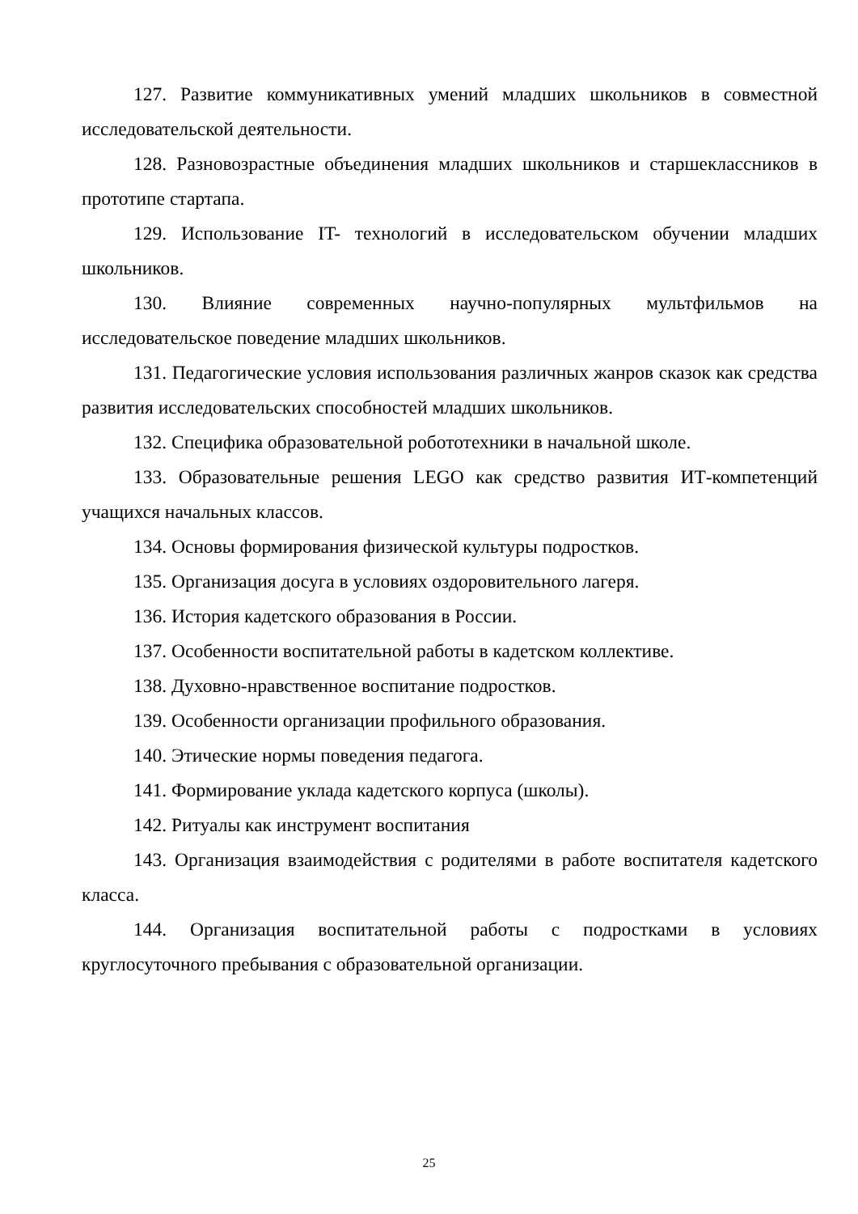127. Развитие коммуникативных умений младших школьников в совместной исследовательской деятельности.
128. Разновозрастные объединения младших школьников и старшеклассников в прототипе стартапа.
129. Использование IT- технологий в исследовательском обучении младших школьников.
130. Влияние современных научно-популярных мультфильмов на исследовательское поведение младших школьников.
131. Педагогические условия использования различных жанров сказок как средства развития исследовательских способностей младших школьников.
132. Специфика образовательной робототехники в начальной школе.
133. Образовательные решения LEGO как средство развития ИТ-компетенций учащихся начальных классов.
134. Основы формирования физической культуры подростков.
135. Организация досуга в условиях оздоровительного лагеря.
136. История кадетского образования в России.
137. Особенности воспитательной работы в кадетском коллективе.
138. Духовно-нравственное воспитание подростков.
139. Особенности организации профильного образования.
140. Этические нормы поведения педагога.
141. Формирование уклада кадетского корпуса (школы).
142. Ритуалы как инструмент воспитания
143. Организация взаимодействия с родителями в работе воспитателя кадетского класса.
144. Организация воспитательной работы с подростками в условиях круглосуточного пребывания с образовательной организации.
25